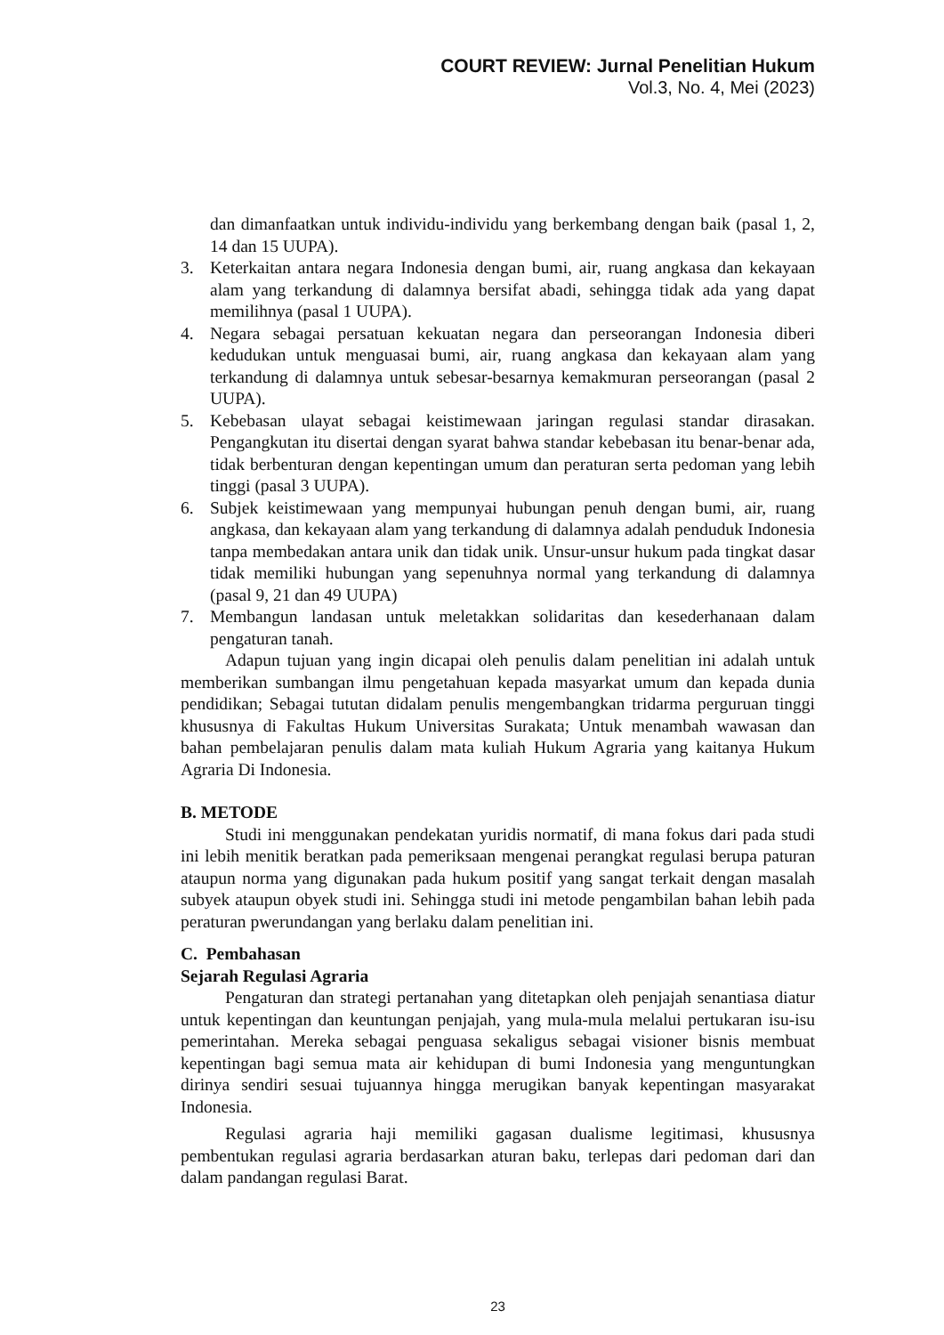COURT REVIEW: Jurnal Penelitian Hukum
Vol.3, No. 4, Mei (2023)
dan dimanfaatkan untuk individu-individu yang berkembang dengan baik (pasal 1, 2, 14 dan 15 UUPA).
3. Keterkaitan antara negara Indonesia dengan bumi, air, ruang angkasa dan kekayaan alam yang terkandung di dalamnya bersifat abadi, sehingga tidak ada yang dapat memilihnya (pasal 1 UUPA).
4. Negara sebagai persatuan kekuatan negara dan perseorangan Indonesia diberi kedudukan untuk menguasai bumi, air, ruang angkasa dan kekayaan alam yang terkandung di dalamnya untuk sebesar-besarnya kemakmuran perseorangan (pasal 2 UUPA).
5. Kebebasan ulayat sebagai keistimewaan jaringan regulasi standar dirasakan. Pengangkutan itu disertai dengan syarat bahwa standar kebebasan itu benar-benar ada, tidak berbenturan dengan kepentingan umum dan peraturan serta pedoman yang lebih tinggi (pasal 3 UUPA).
6. Subjek keistimewaan yang mempunyai hubungan penuh dengan bumi, air, ruang angkasa, dan kekayaan alam yang terkandung di dalamnya adalah penduduk Indonesia tanpa membedakan antara unik dan tidak unik. Unsur-unsur hukum pada tingkat dasar tidak memiliki hubungan yang sepenuhnya normal yang terkandung di dalamnya (pasal 9, 21 dan 49 UUPA)
7. Membangun landasan untuk meletakkan solidaritas dan kesederhanaan dalam pengaturan tanah.
Adapun tujuan yang ingin dicapai oleh penulis dalam penelitian ini adalah untuk memberikan sumbangan ilmu pengetahuan kepada masyarkat umum dan kepada dunia pendidikan; Sebagai tututan didalam penulis mengembangkan tridarma perguruan tinggi khususnya di Fakultas Hukum Universitas Surakata; Untuk menambah wawasan dan bahan pembelajaran penulis dalam mata kuliah Hukum Agraria yang kaitanya Hukum Agraria Di Indonesia.
B. METODE
Studi ini menggunakan pendekatan yuridis normatif, di mana fokus dari pada studi ini lebih menitik beratkan pada pemeriksaan mengenai perangkat regulasi berupa paturan ataupun norma yang digunakan pada hukum positif yang sangat terkait dengan masalah subyek ataupun obyek studi ini. Sehingga studi ini metode pengambilan bahan lebih pada peraturan pwerundangan yang berlaku dalam penelitian ini.
C. Pembahasan
Sejarah Regulasi Agraria
Pengaturan dan strategi pertanahan yang ditetapkan oleh penjajah senantiasa diatur untuk kepentingan dan keuntungan penjajah, yang mula-mula melalui pertukaran isu-isu pemerintahan. Mereka sebagai penguasa sekaligus sebagai visioner bisnis membuat kepentingan bagi semua mata air kehidupan di bumi Indonesia yang menguntungkan dirinya sendiri sesuai tujuannya hingga merugikan banyak kepentingan masyarakat Indonesia.
Regulasi agraria haji memiliki gagasan dualisme legitimasi, khususnya pembentukan regulasi agraria berdasarkan aturan baku, terlepas dari pedoman dari dan dalam pandangan regulasi Barat.
23